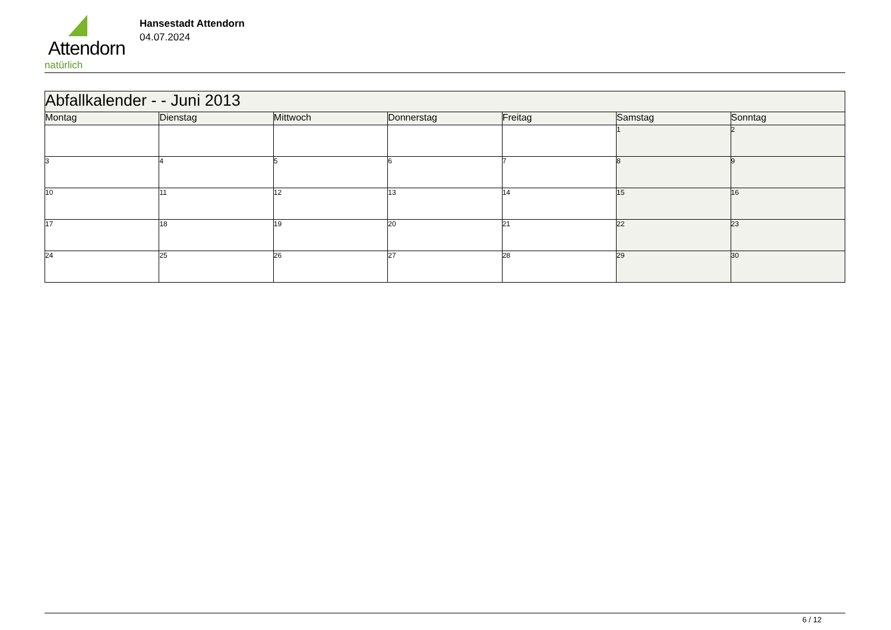Attendorn
natürlich
Hansestadt Attendorn
04.07.2024
| Abfallkalender - - Juni 2013 | | | | | | |
| --- | --- | --- | --- | --- | --- | --- |
| Montag | Dienstag | Mittwoch | Donnerstag | Freitag | Samstag | Sonntag |
| | | | | | 1 | 2 |
| 3 | 4 | 5 | 6 | 7 | 8 | 9 |
| 10 | 11 | 12 | 13 | 14 | 15 | 16 |
| 17 | 18 | 19 | 20 | 21 | 22 | 23 |
| 24 | 25 | 26 | 27 | 28 | 29 | 30 |
6 / 12